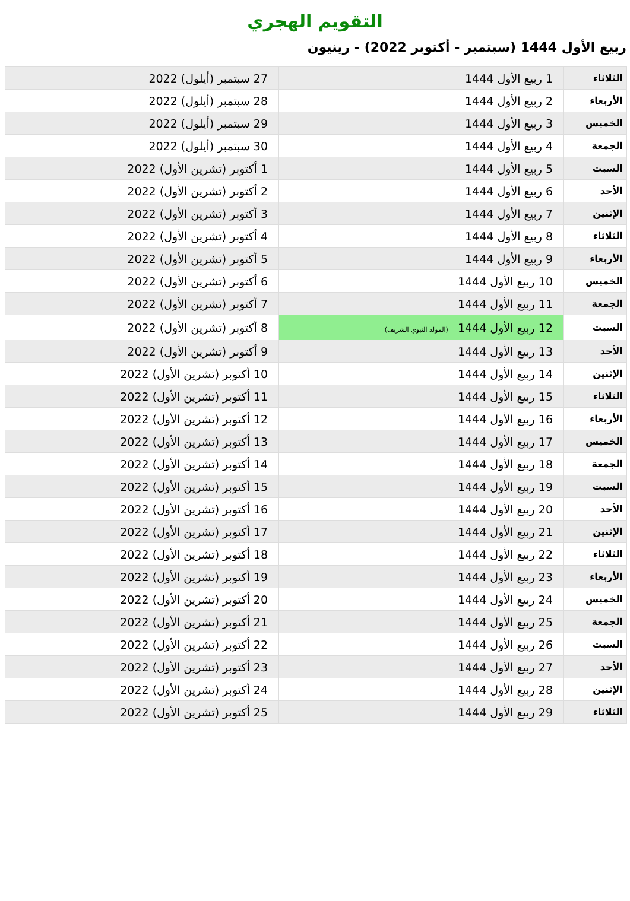التقويم الهجري
ربيع الأول 1444 (سبتمبر - أكتوبر 2022) - رينيون
| الثلاثاء | 1 ربيع الأول 1444 | 27 سبتمبر (أيلول) 2022 |
| الأربعاء | 2 ربيع الأول 1444 | 28 سبتمبر (أيلول) 2022 |
| الخميس | 3 ربيع الأول 1444 | 29 سبتمبر (أيلول) 2022 |
| الجمعة | 4 ربيع الأول 1444 | 30 سبتمبر (أيلول) 2022 |
| السبت | 5 ربيع الأول 1444 | 1 أكتوبر (تشرين الأول) 2022 |
| الأحد | 6 ربيع الأول 1444 | 2 أكتوبر (تشرين الأول) 2022 |
| الإثنين | 7 ربيع الأول 1444 | 3 أكتوبر (تشرين الأول) 2022 |
| الثلاثاء | 8 ربيع الأول 1444 | 4 أكتوبر (تشرين الأول) 2022 |
| الأربعاء | 9 ربيع الأول 1444 | 5 أكتوبر (تشرين الأول) 2022 |
| الخميس | 10 ربيع الأول 1444 | 6 أكتوبر (تشرين الأول) 2022 |
| الجمعة | 11 ربيع الأول 1444 | 7 أكتوبر (تشرين الأول) 2022 |
| السبت | 12 ربيع الأول 1444 (المولد النبوي الشريف) | 8 أكتوبر (تشرين الأول) 2022 |
| الأحد | 13 ربيع الأول 1444 | 9 أكتوبر (تشرين الأول) 2022 |
| الإثنين | 14 ربيع الأول 1444 | 10 أكتوبر (تشرين الأول) 2022 |
| الثلاثاء | 15 ربيع الأول 1444 | 11 أكتوبر (تشرين الأول) 2022 |
| الأربعاء | 16 ربيع الأول 1444 | 12 أكتوبر (تشرين الأول) 2022 |
| الخميس | 17 ربيع الأول 1444 | 13 أكتوبر (تشرين الأول) 2022 |
| الجمعة | 18 ربيع الأول 1444 | 14 أكتوبر (تشرين الأول) 2022 |
| السبت | 19 ربيع الأول 1444 | 15 أكتوبر (تشرين الأول) 2022 |
| الأحد | 20 ربيع الأول 1444 | 16 أكتوبر (تشرين الأول) 2022 |
| الإثنين | 21 ربيع الأول 1444 | 17 أكتوبر (تشرين الأول) 2022 |
| الثلاثاء | 22 ربيع الأول 1444 | 18 أكتوبر (تشرين الأول) 2022 |
| الأربعاء | 23 ربيع الأول 1444 | 19 أكتوبر (تشرين الأول) 2022 |
| الخميس | 24 ربيع الأول 1444 | 20 أكتوبر (تشرين الأول) 2022 |
| الجمعة | 25 ربيع الأول 1444 | 21 أكتوبر (تشرين الأول) 2022 |
| السبت | 26 ربيع الأول 1444 | 22 أكتوبر (تشرين الأول) 2022 |
| الأحد | 27 ربيع الأول 1444 | 23 أكتوبر (تشرين الأول) 2022 |
| الإثنين | 28 ربيع الأول 1444 | 24 أكتوبر (تشرين الأول) 2022 |
| الثلاثاء | 29 ربيع الأول 1444 | 25 أكتوبر (تشرين الأول) 2022 |